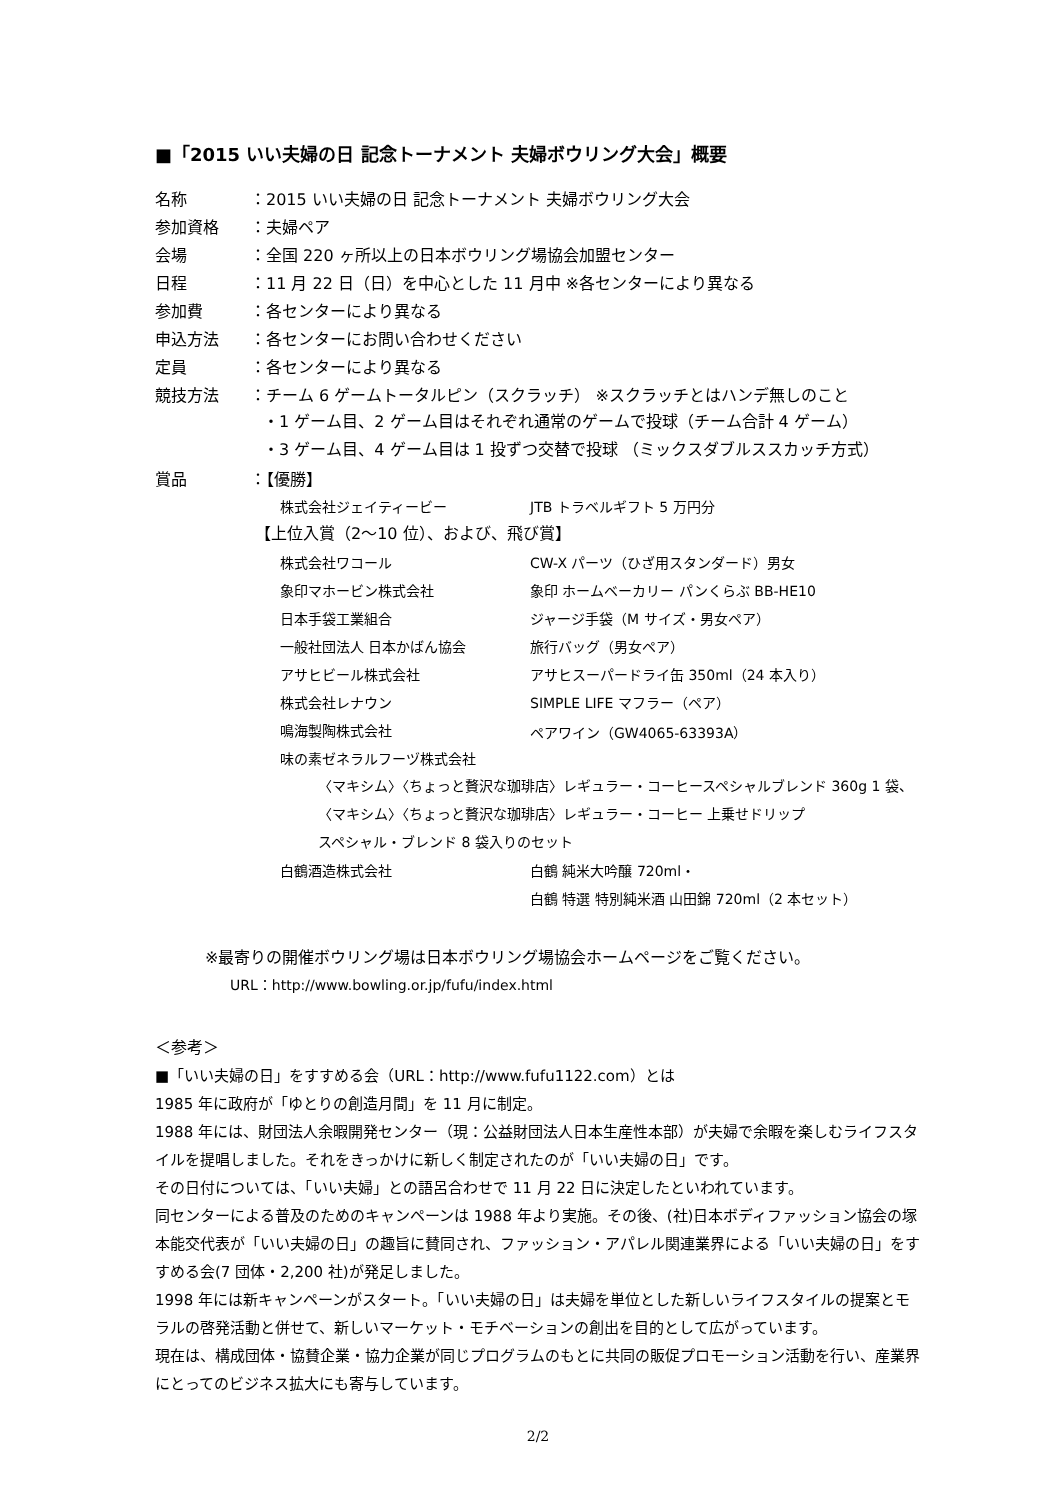■「2015 いい夫婦の日 記念トーナメント 夫婦ボウリング大会」概要
名称 ：2015 いい夫婦の日 記念トーナメント 夫婦ボウリング大会
参加資格 ：夫婦ペア
会場 ：全国 220 ヶ所以上の日本ボウリング場協会加盟センター
日程 ：11 月 22 日（日）を中心とした 11 月中 ※各センターにより異なる
参加費 ：各センターにより異なる
申込方法 ：各センターにお問い合わせください
定員 ：各センターにより異なる
競技方法 ：チーム 6 ゲームトータルピン（スクラッチ） ※スクラッチとはハンデ無しのこと
・1 ゲーム目、2 ゲーム目はそれぞれ通常のゲームで投球（チーム合計 4 ゲーム）
・3 ゲーム目、4 ゲーム目は 1 投ずつ交替で投球 （ミックスダブルススカッチ方式）
賞品 ：【優勝】
株式会社ジェイティービー JTB トラベルギフト 5 万円分
【上位入賞（2～10 位）、および、飛び賞】
株式会社ワコール CW-X パーツ（ひざ用スタンダード）男女
象印マホービン株式会社 象印 ホームベーカリー パンくらぶ BB-HE10
日本手袋工業組合 ジャージ手袋（M サイズ・男女ペア）
一般社団法人 日本かばん協会 旅行バッグ（男女ペア）
アサヒビール株式会社 アサヒスーパードライ缶 350ml（24 本入り）
株式会社レナウン SIMPLE LIFE マフラー（ペア）
鳴海製陶株式会社 ペアワイン（GW4065-63393A）
味の素ゼネラルフーヅ株式会社
〈マキシム〉〈ちょっと贅沢な珈琲店〉レギュラー・コーヒースペシャルブレンド 360g 1 袋、
〈マキシム〉〈ちょっと贅沢な珈琲店〉レギュラー・コーヒー 上乗せドリップ
スペシャル・ブレンド 8 袋入りのセット
白鶴酒造株式会社 白鶴 純米大吟醸 720ml・
白鶴 特選 特別純米酒 山田錦 720ml（2 本セット）
※最寄りの開催ボウリング場は日本ボウリング場協会ホームページをご覧ください。
URL：http://www.bowling.or.jp/fufu/index.html
＜参考＞
■「いい夫婦の日」をすすめる会（URL：http://www.fufu1122.com）とは
1985 年に政府が「ゆとりの創造月間」を 11 月に制定。
1988 年には、財団法人余暇開発センター（現：公益財団法人日本生産性本部）が夫婦で余暇を楽しむライフスタイルを提唱しました。それをきっかけに新しく制定されたのが「いい夫婦の日」です。
その日付については、「いい夫婦」との語呂合わせで 11 月 22 日に決定したといわれています。
同センターによる普及のためのキャンペーンは 1988 年より実施。その後、(社)日本ボディファッション協会の塚本能交代表が「いい夫婦の日」の趣旨に賛同され、ファッション・アパレル関連業界による「いい夫婦の日」をすすめる会(7 団体・2,200 社)が発足しました。
1998 年には新キャンペーンがスタート。「いい夫婦の日」は夫婦を単位とした新しいライフスタイルの提案とモラルの啓発活動と併せて、新しいマーケット・モチベーションの創出を目的として広がっています。
現在は、構成団体・協賛企業・協力企業が同じプログラムのもとに共同の販促プロモーション活動を行い、産業界にとってのビジネス拡大にも寄与しています。
2/2